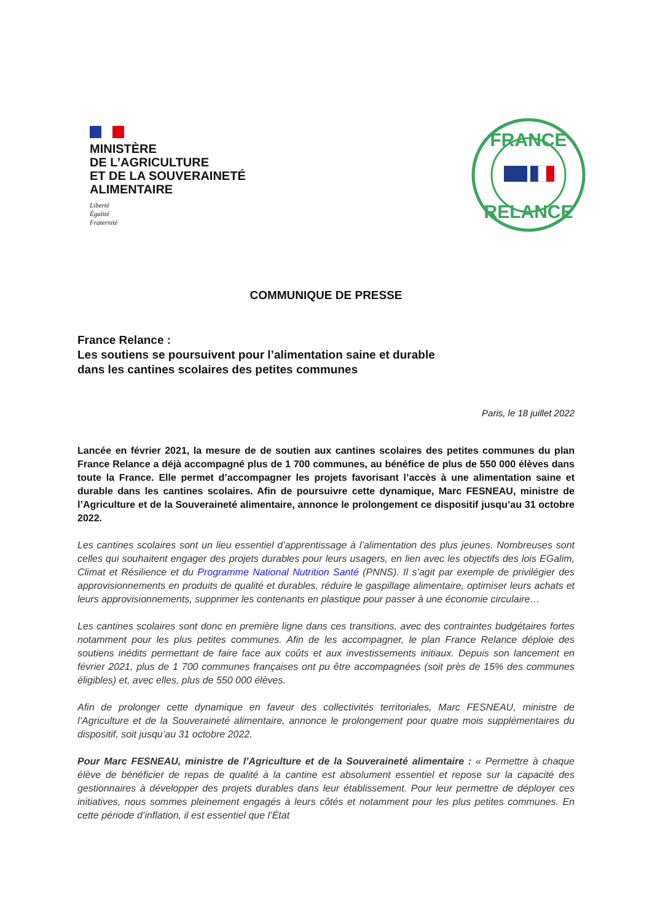MINISTÈRE
DE L’AGRICULTURE
ET DE LA SOUVERAINETÉ
ALIMENTAIRE
Liberté
Égalité
Fraternité
FRANCE
RELANCE
COMMUNIQUE DE PRESSE
France Relance :
Les soutiens se poursuivent pour l’alimentation saine et durable
dans les cantines scolaires des petites communes
Paris, le 18 juillet 2022
Lancée en février 2021, la mesure de de soutien aux cantines scolaires des petites communes du plan France Relance a déjà accompagné plus de 1 700 communes, au bénéfice de plus de 550 000 élèves dans toute la France. Elle permet d’accompagner les projets favorisant l’accès à une alimentation saine et durable dans les cantines scolaires. Afin de poursuivre cette dynamique, Marc FESNEAU, ministre de l’Agriculture et de la Souveraineté alimentaire, annonce le prolongement ce dispositif jusqu’au 31 octobre 2022.
Les cantines scolaires sont un lieu essentiel d’apprentissage à l’alimentation des plus jeunes. Nombreuses sont celles qui souhaitent engager des projets durables pour leurs usagers, en lien avec les objectifs des lois EGalim, Climat et Résilience et du Programme National Nutrition Santé (PNNS). Il s’agit par exemple de privilégier des approvisionnements en produits de qualité et durables, réduire le gaspillage alimentaire, optimiser leurs achats et leurs approvisionnements, supprimer les contenants en plastique pour passer à une économie circulaire…
Les cantines scolaires sont donc en première ligne dans ces transitions, avec des contraintes budgétaires fortes notamment pour les plus petites communes. Afin de les accompagner, le plan France Relance déploie des soutiens inédits permettant de faire face aux coûts et aux investissements initiaux. Depuis son lancement en février 2021, plus de 1 700 communes françaises ont pu être accompagnées (soit près de 15% des communes éligibles) et, avec elles, plus de 550 000 élèves.
Afin de prolonger cette dynamique en faveur des collectivités territoriales, Marc FESNEAU, ministre de l’Agriculture et de la Souveraineté alimentaire, annonce le prolongement pour quatre mois supplémentaires du dispositif, soit jusqu’au 31 octobre 2022.
Pour Marc FESNEAU, ministre de l’Agriculture et de la Souveraineté alimentaire : « Permettre à chaque élève de bénéficier de repas de qualité à la cantine est absolument essentiel et repose sur la capacité des gestionnaires à développer des projets durables dans leur établissement. Pour leur permettre de déployer ces initiatives, nous sommes pleinement engagés à leurs côtés et notamment pour les plus petites communes. En cette période d’inflation, il est essentiel que l’État